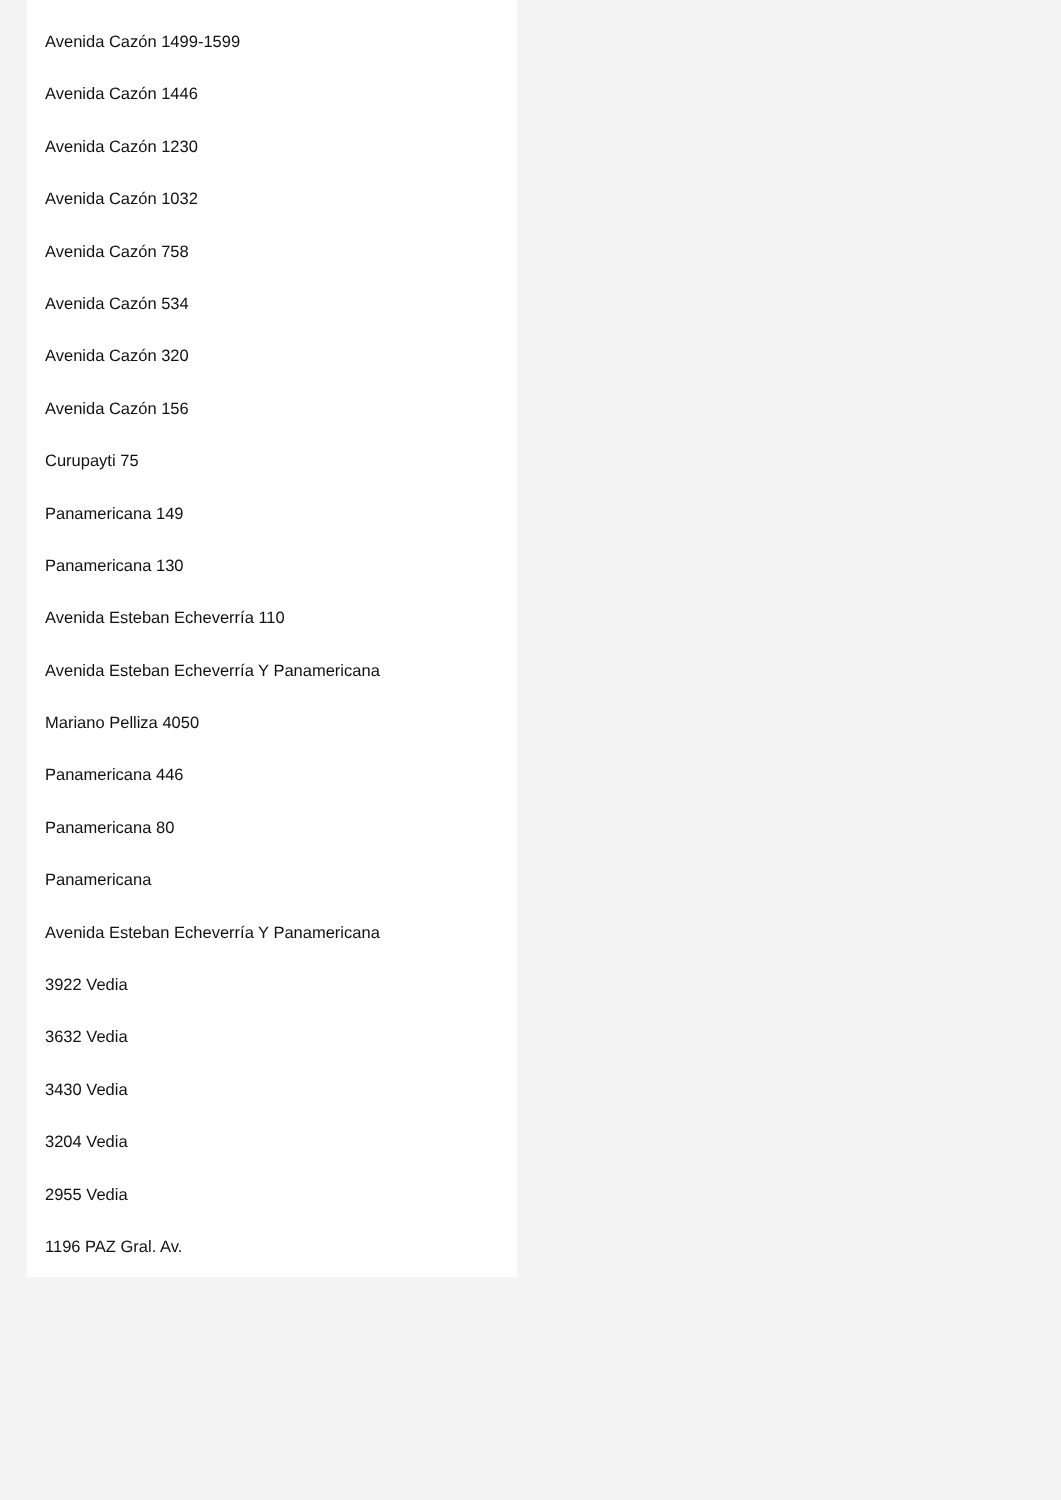Avenida Cazón 1499-1599
Avenida Cazón 1446
Avenida Cazón 1230
Avenida Cazón 1032
Avenida Cazón 758
Avenida Cazón 534
Avenida Cazón 320
Avenida Cazón 156
Curupayti 75
Panamericana 149
Panamericana 130
Avenida Esteban Echeverría 110
Avenida Esteban Echeverría Y Panamericana
Mariano Pelliza 4050
Panamericana 446
Panamericana 80
Panamericana
Avenida Esteban Echeverría Y Panamericana
3922 Vedia
3632 Vedia
3430 Vedia
3204 Vedia
2955 Vedia
1196 PAZ Gral. Av.